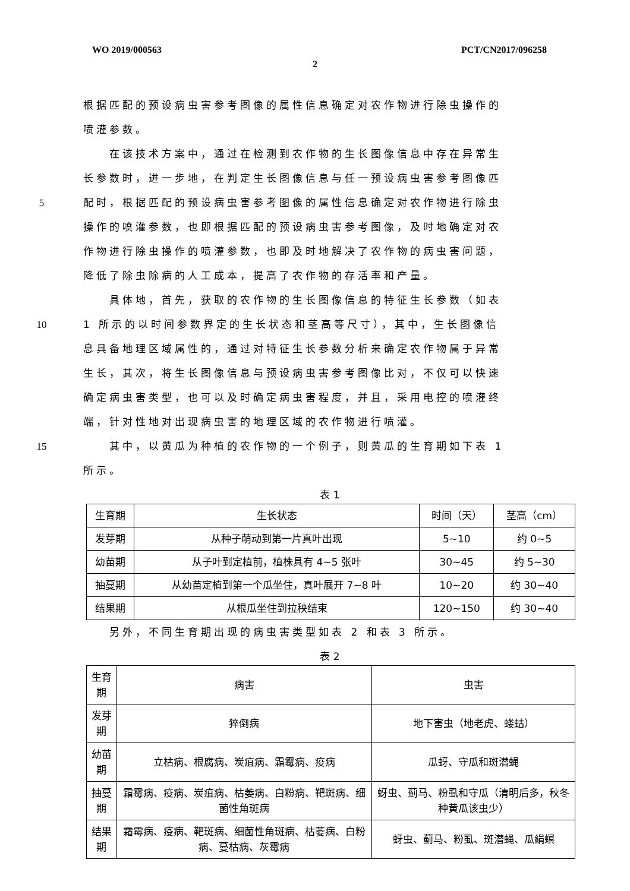WO 2019/000563 PCT/CN2017/096258
2
根据匹配的预设病虫害参考图像的属性信息确定对农作物进行除虫操作的
喷灌参数。
  在该技术方案中，通过在检测到农作物的生长图像信息中存在异常生
长参数时，进一步地，在判定生长图像信息与任一预设病虫害参考图像匹
5 配时，根据匹配的预设病虫害参考图像的属性信息确定对农作物进行除虫
操作的喷灌参数，也即根据匹配的预设病虫害参考图像，及时地确定对农
作物进行除虫操作的喷灌参数，也即及时地解决了农作物的病虫害问题，
降低了除虫除病的人工成本，提高了农作物的存活率和产量。
  具体地，首先，获取的农作物的生长图像信息的特征生长参数（如表
10 1 所示的以时间参数界定的生长状态和茎高等尺寸），其中，生长图像信
息具备地理区域属性的，通过对特征生长参数分析来确定农作物属于异常
生长，其次，将生长图像信息与预设病虫害参考图像比对，不仅可以快速
确定病虫害类型，也可以及时确定病虫害程度，并且，采用电控的喷灌终
端，针对性地对出现病虫害的地理区域的农作物进行喷灌。
15  其中，以黄瓜为种植的农作物的一个例子，则黄瓜的生育期如下表 1
所示。
表 1
| 生育期 | 生长状态 | 时间（天） | 茎高（cm） |
| --- | --- | --- | --- |
| 发芽期 | 从种子萌动到第一片真叶出现 | 5~10 | 约 0~5 |
| 幼苗期 | 从子叶到定植前，植株具有 4~5 张叶 | 30~45 | 约 5~30 |
| 抽蔓期 | 从幼苗定植到第一个瓜坐住，真叶展开 7~8 叶 | 10~20 | 约 30~40 |
| 结果期 | 从根瓜坐住到拉秧结束 | 120~150 | 约 30~40 |
  另外，不同生育期出现的病虫害类型如表 2 和表 3 所示。
表 2
| 生育期 | 病害 | 虫害 |
| --- | --- | --- |
| 发芽期 | 猝倒病 | 地下害虫（地老虎、蝼蛄） |
| 幼苗期 | 立枯病、根腐病、炭疽病、霜霉病、疫病 | 瓜蚜、守瓜和斑潜蝇 |
| 抽蔓期 | 霜霉病、疫病、炭疽病、枯萎病、白粉病、靶斑病、细菌性角斑病 | 蚜虫、蓟马、粉虱和守瓜（清明后多，秋冬种黄瓜该虫少） |
| 结果期 | 霜霉病、疫病、靶斑病、细菌性角斑病、枯萎病、白粉病、蔓枯病、灰霉病 | 蚜虫、蓟马、粉虱、斑潜蝇、瓜絹螟 |